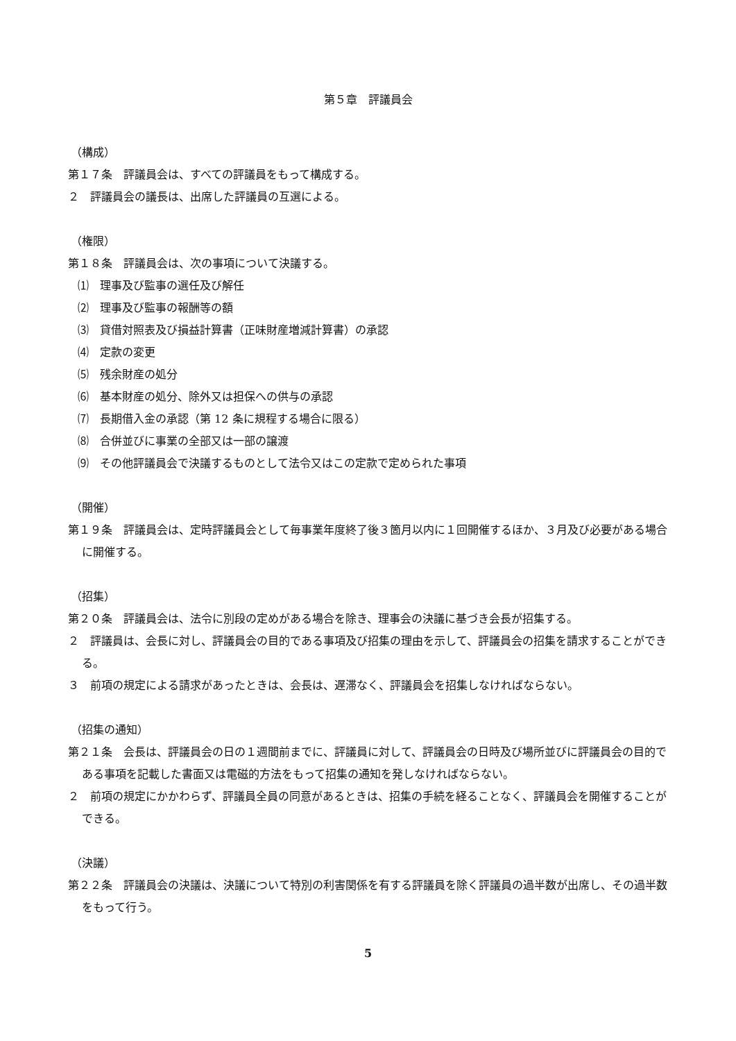第５章　評議員会
（構成）
第１７条　評議員会は、すべての評議員をもって構成する。
２　評議員会の議長は、出席した評議員の互選による。
（権限）
第１８条　評議員会は、次の事項について決議する。
⑴　理事及び監事の選任及び解任
⑵　理事及び監事の報酬等の額
⑶　貸借対照表及び損益計算書（正味財産増減計算書）の承認
⑷　定款の変更
⑸　残余財産の処分
⑹　基本財産の処分、除外又は担保への供与の承認
⑺　長期借入金の承認（第 12 条に規程する場合に限る）
⑻　合併並びに事業の全部又は一部の譲渡
⑼　その他評議員会で決議するものとして法令又はこの定款で定められた事項
（開催）
第１９条　評議員会は、定時評議員会として毎事業年度終了後３箇月以内に１回開催するほか、３月及び必要がある場合に開催する。
（招集）
第２０条　評議員会は、法令に別段の定めがある場合を除き、理事会の決議に基づき会長が招集する。
２　評議員は、会長に対し、評議員会の目的である事項及び招集の理由を示して、評議員会の招集を請求することができる。
３　前項の規定による請求があったときは、会長は、遅滞なく、評議員会を招集しなければならない。
（招集の通知）
第２１条　会長は、評議員会の日の１週間前までに、評議員に対して、評議員会の日時及び場所並びに評議員会の目的である事項を記載した書面又は電磁的方法をもって招集の通知を発しなければならない。
２　前項の規定にかかわらず、評議員全員の同意があるときは、招集の手続を経ることなく、評議員会を開催することができる。
（決議）
第２２条　評議員会の決議は、決議について特別の利害関係を有する評議員を除く評議員の過半数が出席し、その過半数をもって行う。
5